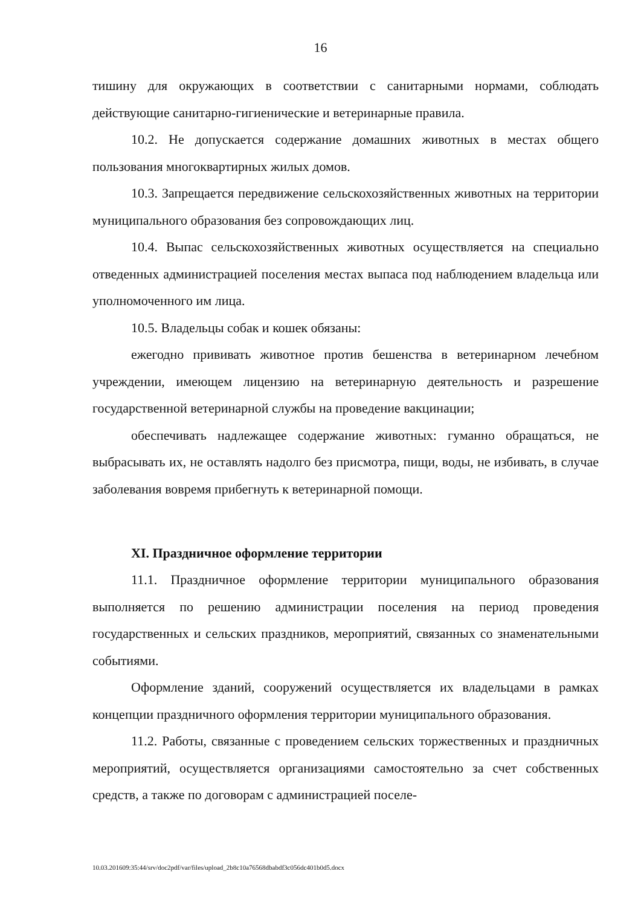16
тишину для окружающих в соответствии с санитарными нормами, соблюдать действующие санитарно-гигиенические и ветеринарные правила.
10.2. Не допускается содержание домашних животных в местах общего пользования многоквартирных жилых домов.
10.3. Запрещается передвижение сельскохозяйственных животных на территории муниципального образования без сопровождающих лиц.
10.4. Выпас сельскохозяйственных животных осуществляется на специально отведенных администрацией поселения местах выпаса под наблюдением владельца или уполномоченного им лица.
10.5. Владельцы собак и кошек обязаны:
ежегодно прививать животное против бешенства в ветеринарном лечебном учреждении, имеющем лицензию на ветеринарную деятельность и разрешение государственной ветеринарной службы на проведение вакцинации;
обеспечивать надлежащее содержание животных: гуманно обращаться, не выбрасывать их, не оставлять надолго без присмотра, пищи, воды, не избивать, в случае заболевания вовремя прибегнуть к ветеринарной помощи.
XI. Праздничное оформление территории
11.1. Праздничное оформление территории муниципального образования выполняется по решению администрации поселения на период проведения государственных и сельских праздников, мероприятий, связанных со знаменательными событиями.
Оформление зданий, сооружений осуществляется их владельцами в рамках концепции праздничного оформления территории муниципального образования.
11.2. Работы, связанные с проведением сельских торжественных и праздничных мероприятий, осуществляется организациями самостоятельно за счет собственных средств, а также по договорам с администрацией поселе-
10.03.201609:35:44/srv/doc2pdf/var/files/upload_2b8c10a76568dbabdf3c056dc401b0d5.docx